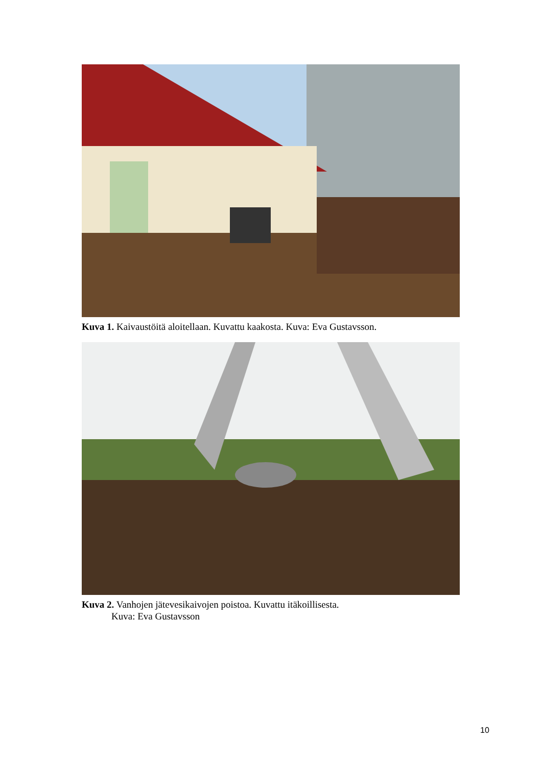Kuva 1. Kaivaustöitä aloitellaan. Kuvattu kaakosta. Kuva: Eva Gustavsson.
Kuva 2. Vanhojen jätevesikaivojen poistoa. Kuvattu itäkoillisesta.
Kuva: Eva Gustavsson
10